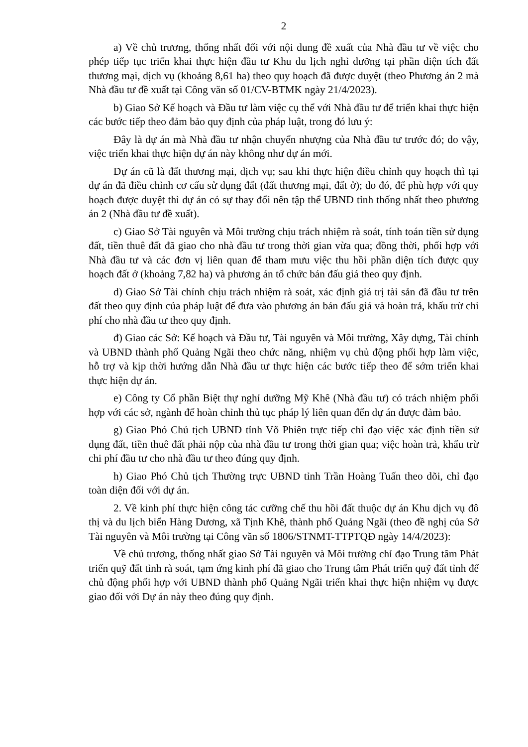2
a) Về chủ trương, thống nhất đối với nội dung đề xuất của Nhà đầu tư về việc cho phép tiếp tục triển khai thực hiện đầu tư Khu du lịch nghỉ dưỡng tại phần diện tích đất thương mại, dịch vụ (khoảng 8,61 ha) theo quy hoạch đã được duyệt (theo Phương án 2 mà Nhà đầu tư đề xuất tại Công văn số 01/CV-BTMK ngày 21/4/2023).
b) Giao Sở Kế hoạch và Đầu tư làm việc cụ thể với Nhà đầu tư để triển khai thực hiện các bước tiếp theo đảm bảo quy định của pháp luật, trong đó lưu ý:
Đây là dự án mà Nhà đầu tư nhận chuyển nhượng của Nhà đầu tư trước đó; do vậy, việc triển khai thực hiện dự án này không như dự án mới.
Dự án cũ là đất thương mại, dịch vụ; sau khi thực hiện điều chỉnh quy hoạch thì tại dự án đã điều chỉnh cơ cấu sử dụng đất (đất thương mại, đất ở); do đó, để phù hợp với quy hoạch được duyệt thì dự án có sự thay đổi nên tập thể UBND tỉnh thống nhất theo phương án 2 (Nhà đầu tư đề xuất).
c) Giao Sở Tài nguyên và Môi trường chịu trách nhiệm rà soát, tính toán tiền sử dụng đất, tiền thuê đất đã giao cho nhà đầu tư trong thời gian vừa qua; đồng thời, phối hợp với Nhà đầu tư và các đơn vị liên quan để tham mưu việc thu hồi phần diện tích được quy hoạch đất ở (khoảng 7,82 ha) và phương án tổ chức bán đấu giá theo quy định.
d) Giao Sở Tài chính chịu trách nhiệm rà soát, xác định giá trị tài sản đã đầu tư trên đất theo quy định của pháp luật để đưa vào phương án bán đấu giá và hoàn trả, khấu trừ chi phí cho nhà đầu tư theo quy định.
đ) Giao các Sở: Kế hoạch và Đầu tư, Tài nguyên và Môi trường, Xây dựng, Tài chính và UBND thành phố Quảng Ngãi theo chức năng, nhiệm vụ chủ động phối hợp làm việc, hỗ trợ và kịp thời hướng dẫn Nhà đầu tư thực hiện các bước tiếp theo để sớm triển khai thực hiện dự án.
e) Công ty Cổ phần Biệt thự nghỉ dưỡng Mỹ Khê (Nhà đầu tư) có trách nhiệm phối hợp với các sở, ngành để hoàn chỉnh thủ tục pháp lý liên quan đến dự án được đảm bảo.
g) Giao Phó Chủ tịch UBND tỉnh Võ Phiên trực tiếp chỉ đạo việc xác định tiền sử dụng đất, tiền thuê đất phải nộp của nhà đầu tư trong thời gian qua; việc hoàn trả, khấu trừ chi phí đầu tư cho nhà đầu tư theo đúng quy định.
h) Giao Phó Chủ tịch Thường trực UBND tỉnh Trần Hoàng Tuấn theo dõi, chỉ đạo toàn diện đối với dự án.
2. Về kinh phí thực hiện công tác cưỡng chế thu hồi đất thuộc dự án Khu dịch vụ đô thị và du lịch biển Hàng Dương, xã Tịnh Khê, thành phố Quảng Ngãi (theo đề nghị của Sở Tài nguyên và Môi trường tại Công văn số 1806/STNMT-TTPTQĐ ngày 14/4/2023):
Về chủ trương, thống nhất giao Sở Tài nguyên và Môi trường chỉ đạo Trung tâm Phát triển quỹ đất tỉnh rà soát, tạm ứng kinh phí đã giao cho Trung tâm Phát triển quỹ đất tỉnh để chủ động phối hợp với UBND thành phố Quảng Ngãi triển khai thực hiện nhiệm vụ được giao đối với Dự án này theo đúng quy định.